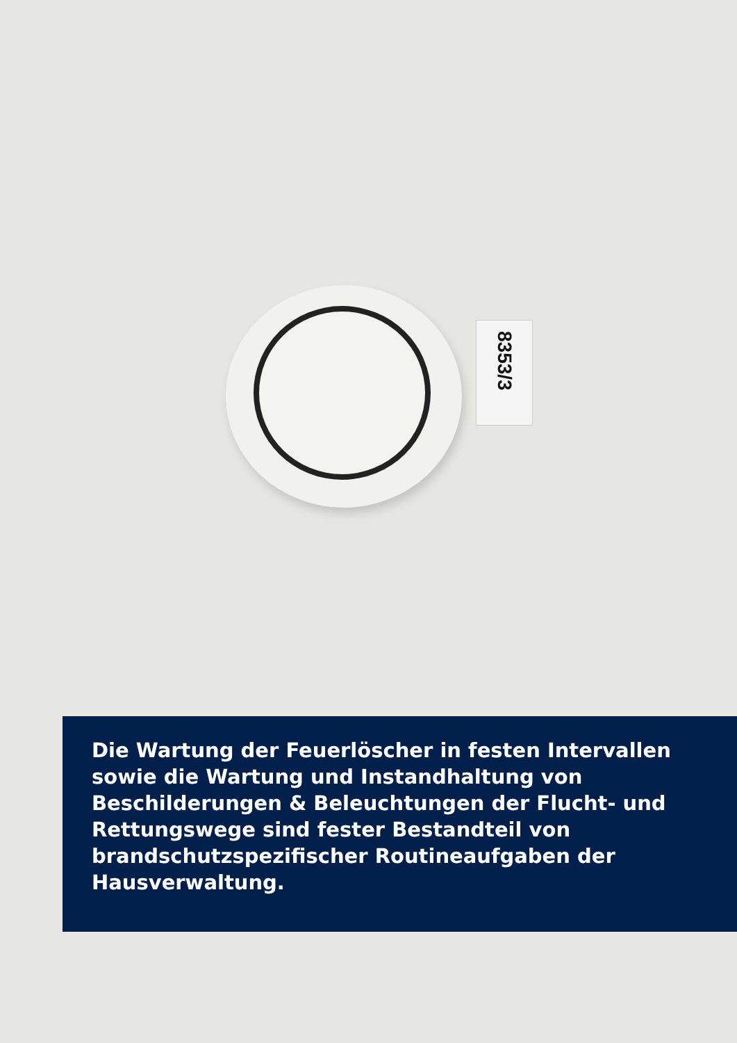8353/3
Die Wartung der Feuerlöscher in festen Intervallen sowie die Wartung und Instandhaltung von Beschilderungen & Beleuchtungen der Flucht- und Rettungswege sind fester Bestandteil von brandschutzspezifischer Routineaufgaben der Hausverwaltung.